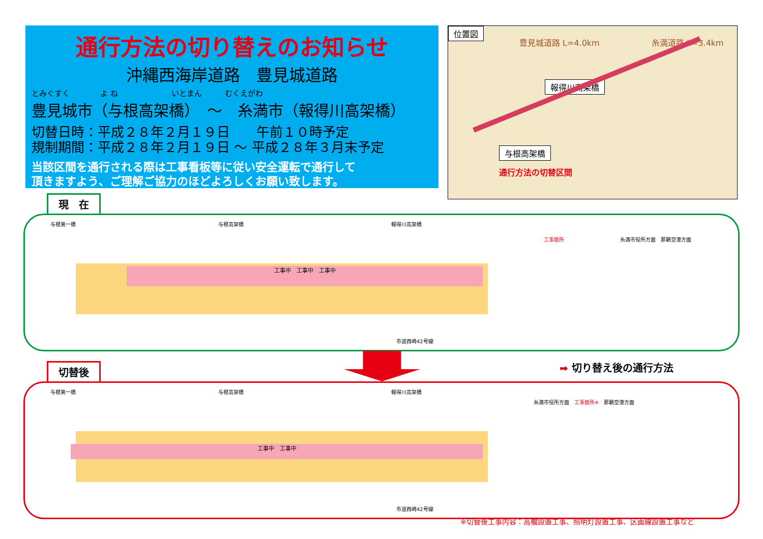通行方法の切り替えのお知らせ
沖縄西海岸道路　豊見城道路
とみぐすく　　　　よ ね　　　　　　　いとまん　　　むくえがわ
豊見城市（与根高架橋）　～　糸満市（報得川高架橋）
切替日時：平成２８年２月１９日　　午前１０時予定
規制期間：平成２８年２月１９日 ～ 平成２８年３月末予定
当該区間を通行される際は工事看板等に従い安全運転で通行して
頂きますよう、ご理解ご協力のほどよろしくお願い致します。
位置図
豊見城道路 L=4.0km 糸満道路 L=3.4km
報得川高架橋
与根高架橋
通行方法の切替区間
現　在
工事中　工事中　工事中
与根第一橋 与根高架橋 報得川高架橋
工事箇所 糸満市役所方面　那覇空港方面
市道西崎42号線
➡ 切り替え後の通行方法
切替後
工事中　工事中
与根第一橋 与根高架橋 報得川高架橋
糸満市役所方面　工事箇所※　那覇空港方面
市道西崎42号線
※切替後工事内容：高欄設置工事、照明灯設置工事、区画線設置工事など